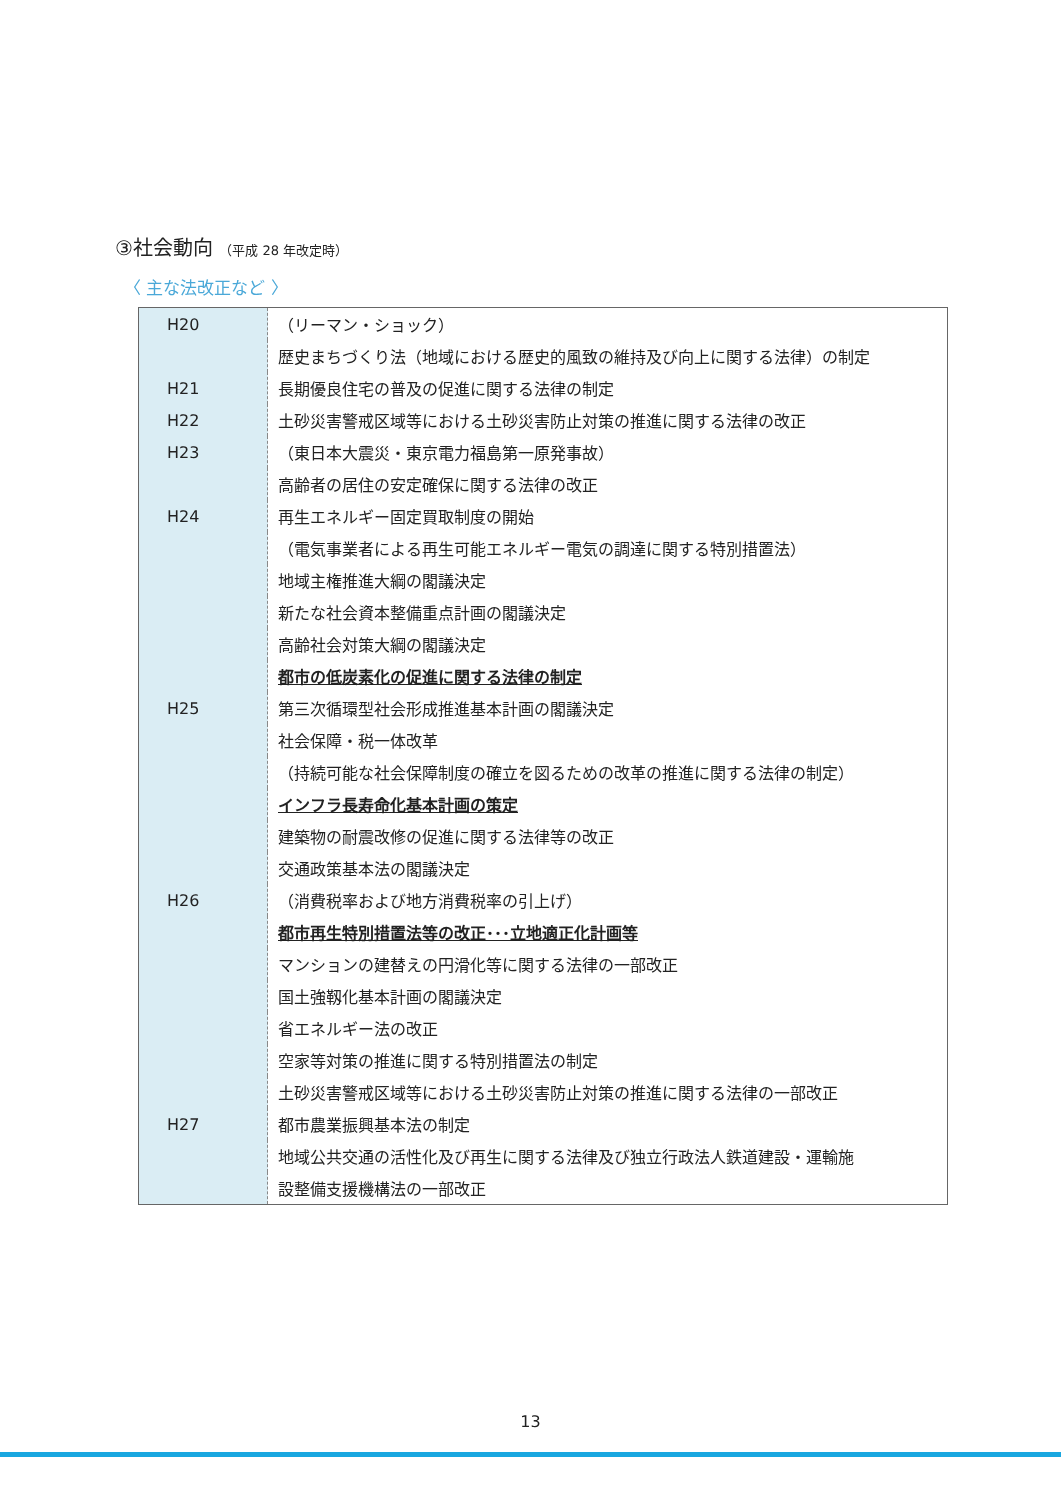③社会動向 （平成 28 年改定時）
〈 主な法改正など 〉
| H20 | （リーマン・ショック） |
| | 歴史まちづくり法（地域における歴史的風致の維持及び向上に関する法律）の制定 |
| H21 | 長期優良住宅の普及の促進に関する法律の制定 |
| H22 | 土砂災害警戒区域等における土砂災害防止対策の推進に関する法律の改正 |
| H23 | （東日本大震災・東京電力福島第一原発事故） |
| | 高齢者の居住の安定確保に関する法律の改正 |
| H24 | 再生エネルギー固定買取制度の開始 |
| | （電気事業者による再生可能エネルギー電気の調達に関する特別措置法） |
| | 地域主権推進大綱の閣議決定 |
| | 新たな社会資本整備重点計画の閣議決定 |
| | 高齢社会対策大綱の閣議決定 |
| | 都市の低炭素化の促進に関する法律の制定 |
| H25 | 第三次循環型社会形成推進基本計画の閣議決定 |
| | 社会保障・税一体改革 |
| | （持続可能な社会保障制度の確立を図るための改革の推進に関する法律の制定） |
| | インフラ長寿命化基本計画の策定 |
| | 建築物の耐震改修の促進に関する法律等の改正 |
| | 交通政策基本法の閣議決定 |
| H26 | （消費税率および地方消費税率の引上げ） |
| | 都市再生特別措置法等の改正･･･立地適正化計画等 |
| | マンションの建替えの円滑化等に関する法律の一部改正 |
| | 国土強靱化基本計画の閣議決定 |
| | 省エネルギー法の改正 |
| | 空家等対策の推進に関する特別措置法の制定 |
| | 土砂災害警戒区域等における土砂災害防止対策の推進に関する法律の一部改正 |
| H27 | 都市農業振興基本法の制定 |
| | 地域公共交通の活性化及び再生に関する法律及び独立行政法人鉄道建設・運輸施 |
| | 設整備支援機構法の一部改正 |
13